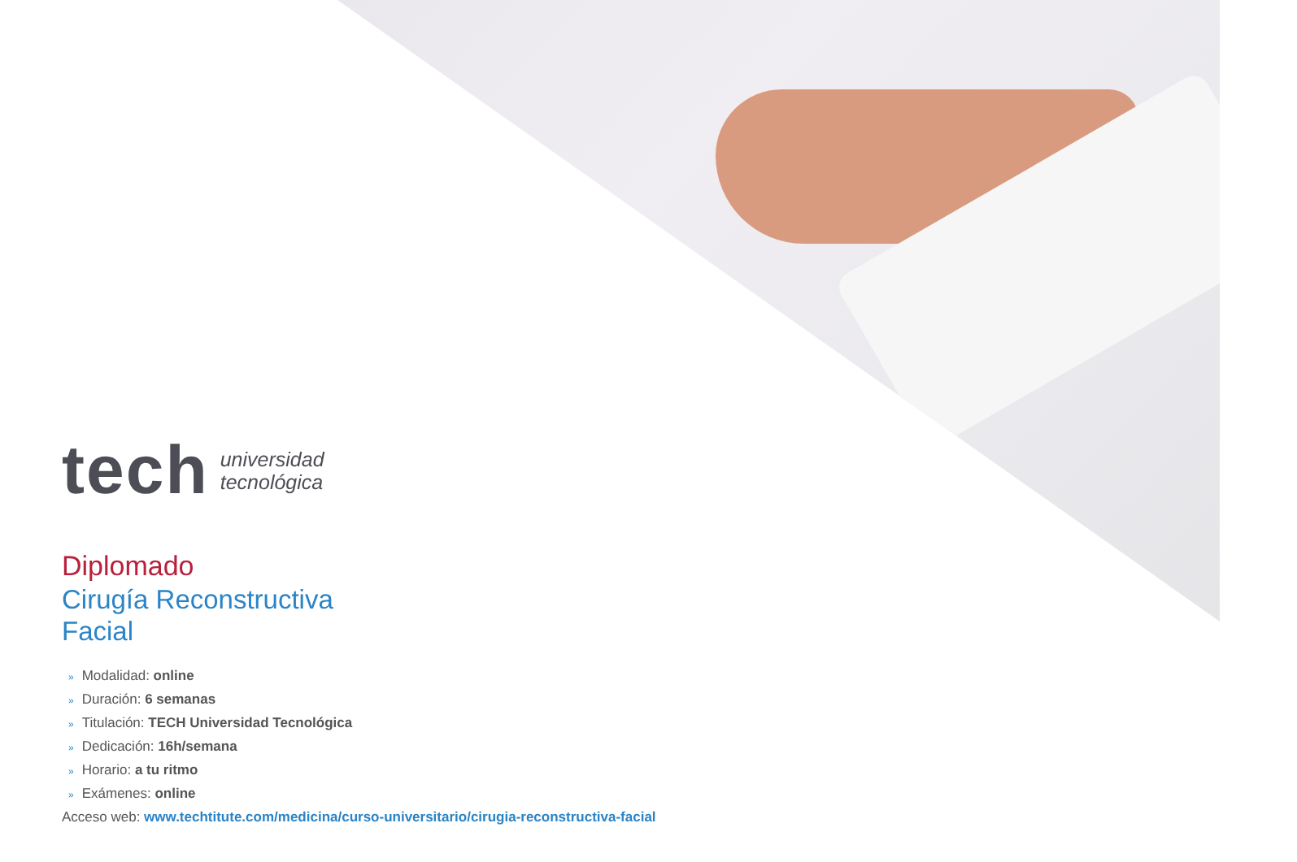tech
universidad
tecnológica
Diplomado
Cirugía Reconstructiva
Facial
» Modalidad: online
» Duración: 6 semanas
» Titulación: TECH Universidad Tecnológica
» Dedicación: 16h/semana
» Horario: a tu ritmo
» Exámenes: online
Acceso web: www.techtitute.com/medicina/curso-universitario/cirugia-reconstructiva-facial